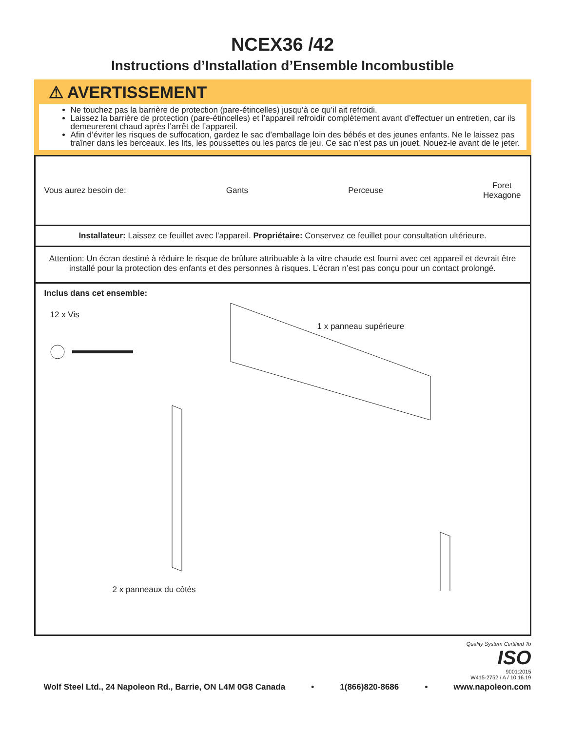NCEX36 /42
Instructions d’Installation d’Ensemble Incombustible
⚠ AVERTISSEMENT
Ne touchez pas la barrière de protection (pare-étincelles) jusqu’à ce qu’il ait refroidi.
Laissez la barrière de protection (pare-étincelles) et l’appareil refroidir complètement avant d’effectuer un entretien, car ils demeurerent chaud après l’arrêt de l’appareil.
Afin d’éviter les risques de suffocation, gardez le sac d’emballage loin des bébés et des jeunes enfants. Ne le laissez pas traîner dans les berceaux, les lits, les poussettes ou les parcs de jeu. Ce sac n’est pas un jouet. Nouez-le avant de le jeter.
Vous aurez besoin de: Gants Perceuse Foret
Hexagone
Installateur: Laissez ce feuillet avec l’appareil. Propriétaire: Conservez ce feuillet pour consultation ultérieure.
Attention: Un écran destiné à réduire le risque de brûlure attribuable à la vitre chaude est fourni avec cet appareil et devrait être installé pour la protection des enfants et des personnes à risques. L’écran n’est pas conçu pour un contact prolongé.
Inclus dans cet ensemble:
12 x Vis
1 x panneau supérieure
2 x panneaux du côtés
Quality System Certified To
ISO
9001:2015
W415-2752 / A / 10.16.19
Wolf Steel Ltd., 24 Napoleon Rd., Barrie, ON L4M 0G8 Canada • 1(866)820-8686 • www.napoleon.com